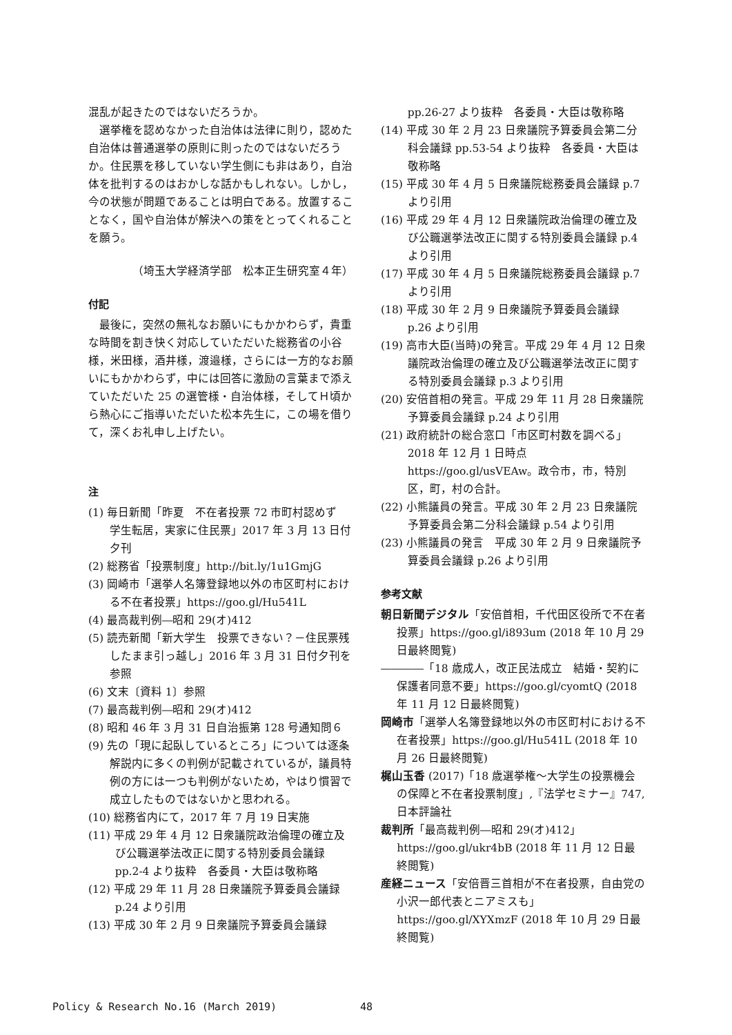混乱が起きたのではないだろうか。
選挙権を認めなかった自治体は法律に則り，認めた自治体は普通選挙の原則に則ったのではないだろうか。住民票を移していない学生側にも非はあり，自治体を批判するのはおかしな話かもしれない。しかし，今の状態が問題であることは明白である。放置することなく，国や自治体が解決への策をとってくれることを願う。
（埼玉大学経済学部　松本正生研究室４年）
付記
最後に，突然の無礼なお願いにもかかわらず，貴重な時間を割き快く対応していただいた総務省の小谷様，米田様，酒井様，渡邉様，さらには一方的なお願いにもかかわらず，中には回答に激励の言葉まで添えていただいた 25 の選管様・自治体様，そしてＨ頃から熱心にご指導いただいた松本先生に，この場を借りて，深くお礼申し上げたい。
注
(1) 毎日新聞「昨夏　不在者投票 72 市町村認めず　学生転居，実家に住民票」2017 年 3 月 13 日付夕刊
(2) 総務省「投票制度」http://bit.ly/1u1GmjG
(3) 岡崎市「選挙人名簿登録地以外の市区町村における不在者投票」https://goo.gl/Hu541L
(4) 最高裁判例―昭和 29(オ)412
(5) 読売新聞「新大学生　投票できない？－住民票残したまま引っ越し」2016 年 3 月 31 日付夕刊を参照
(6) 文末〔資料 1〕参照
(7) 最高裁判例―昭和 29(オ)412
(8) 昭和 46 年 3 月 31 日自治振第 128 号通知問６
(9) 先の「現に起臥しているところ」については逐条解説内に多くの判例が記載されているが，議員特例の方には一つも判例がないため，やはり慣習で成立したものではないかと思われる。
(10) 総務省内にて，2017 年 7 月 19 日実施
(11) 平成 29 年 4 月 12 日衆議院政治倫理の確立及び公職選挙法改正に関する特別委員会議録 pp.2-4 より抜粋　各委員・大臣は敬称略
(12) 平成 29 年 11 月 28 日衆議院予算委員会議録 p.24 より引用
(13) 平成 30 年 2 月 9 日衆議院予算委員会議録
pp.26-27 より抜粋　各委員・大臣は敬称略
(14) 平成 30 年 2 月 23 日衆議院予算委員会第二分科会議録 pp.53-54 より抜粋　各委員・大臣は敬称略
(15) 平成 30 年 4 月 5 日衆議院総務委員会議録 p.7 より引用
(16) 平成 29 年 4 月 12 日衆議院政治倫理の確立及び公職選挙法改正に関する特別委員会議録 p.4 より引用
(17) 平成 30 年 4 月 5 日衆議院総務委員会議録 p.7 より引用
(18) 平成 30 年 2 月 9 日衆議院予算委員会議録 p.26 より引用
(19) 高市大臣(当時)の発言。平成 29 年 4 月 12 日衆議院政治倫理の確立及び公職選挙法改正に関する特別委員会議録 p.3 より引用
(20) 安倍首相の発言。平成 29 年 11 月 28 日衆議院予算委員会議録 p.24 より引用
(21) 政府統計の総合窓口「市区町村数を調べる」2018 年 12 月 1 日時点 https://goo.gl/usVEAw。政令市，市，特別区，町，村の合計。
(22) 小熊議員の発言。平成 30 年 2 月 23 日衆議院予算委員会第二分科会議録 p.54 より引用
(23) 小熊議員の発言　平成 30 年 2 月 9 日衆議院予算委員会議録 p.26 より引用
参考文献
朝日新聞デジタル「安倍首相，千代田区役所で不在者投票」https://goo.gl/i893um (2018 年 10 月 29 日最終閲覧)
――――「18 歳成人，改正民法成立　結婚・契約に保護者同意不要」https://goo.gl/cyomtQ (2018 年 11 月 12 日最終閲覧)
岡崎市「選挙人名簿登録地以外の市区町村における不在者投票」https://goo.gl/Hu541L (2018 年 10 月 26 日最終閲覧)
梶山玉香 (2017)「18 歳選挙権～大学生の投票機会の保障と不在者投票制度」,『法学セミナー』747, 日本評論社
裁判所「最高裁判例―昭和 29(オ)412」https://goo.gl/ukr4bB (2018 年 11 月 12 日最終閲覧)
産経ニュース「安倍晋三首相が不在者投票，自由党の小沢一郎代表とニアミスも」https://goo.gl/XYXmzF (2018 年 10 月 29 日最終閲覧)
Policy & Research No.16 (March 2019)
48